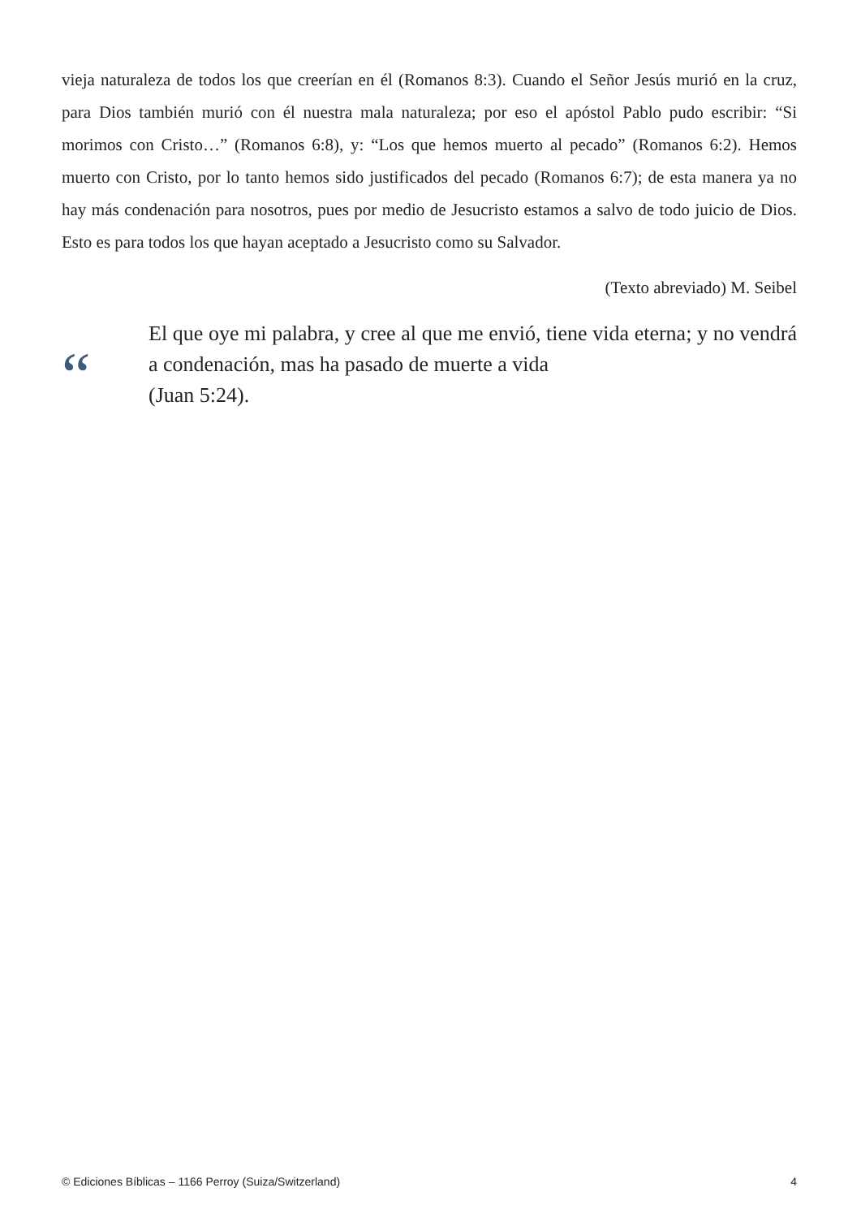vieja naturaleza de todos los que creerían en él (Romanos 8:3). Cuando el Señor Jesús murió en la cruz, para Dios también murió con él nuestra mala naturaleza; por eso el apóstol Pablo pudo escribir: “Si morimos con Cristo…” (Romanos 6:8), y: “Los que hemos muerto al pecado” (Romanos 6:2). Hemos muerto con Cristo, por lo tanto hemos sido justificados del pecado (Romanos 6:7); de esta manera ya no hay más condenación para nosotros, pues por medio de Jesucristo estamos a salvo de todo juicio de Dios. Esto es para todos los que hayan aceptado a Jesucristo como su Salvador.
(Texto abreviado) M. Seibel
“
El que oye mi palabra, y cree al que me envió, tiene vida eterna; y no vendrá a condenación, mas ha pasado de muerte a vida
(Juan 5:24).
© Ediciones Bíblicas – 1166 Perroy (Suiza/Switzerland) 4